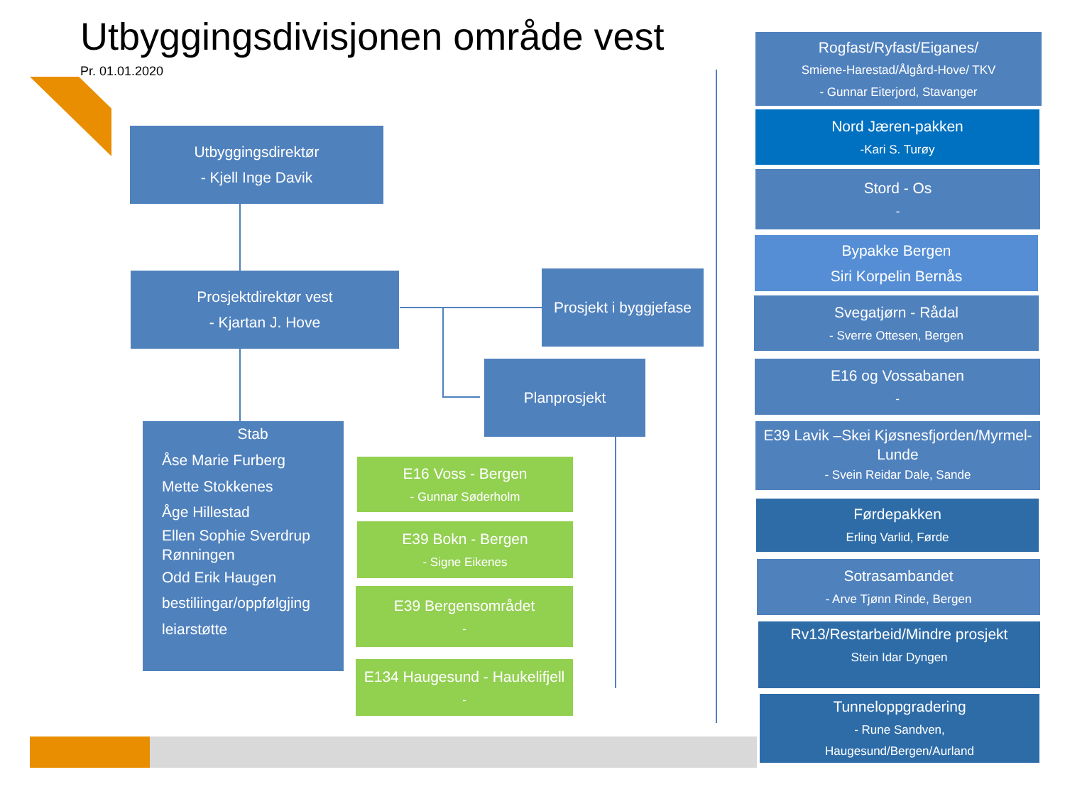Utbyggingsdivisjonen område vest
Pr. 01.01.2020
Utbyggingsdirektør
- Kjell Inge Davik
Prosjektdirektør vest
- Kjartan J. Hove
Prosjekt i byggjefase
Planprosjekt
Stab
Åse Marie Furberg
Mette Stokkenes
Åge Hillestad
Ellen Sophie Sverdrup Rønningen
Odd Erik Haugen
bestiliingar/oppfølgjing
leiarstøtte
E16 Voss - Bergen
- Gunnar Søderholm
E39 Bokn - Bergen
- Signe Eikenes
E39 Bergensområdet
-
E134 Haugesund - Haukelifjell
-
Rogfast/Ryfast/Eiganes/
Smiene-Harestad/Ålgård-Hove/ TKV
- Gunnar Eiterjord, Stavanger
Nord Jæren-pakken
-Kari S. Turøy
Stord - Os
-
Bypakke Bergen
Siri Korpelin Bernås
Svegatjørn - Rådal
- Sverre Ottesen, Bergen
E16 og Vossabanen
-
E39 Lavik –Skei Kjøsnesfjorden/Myrmel-Lunde
- Svein Reidar Dale, Sande
Førdepakken
Erling Varlid, Førde
Sotrasambandet
- Arve Tjønn Rinde, Bergen
Rv13/Restarbeid/Mindre prosjekt
Stein Idar Dyngen
Tunneloppgradering
- Rune Sandven,
Haugesund/Bergen/Aurland